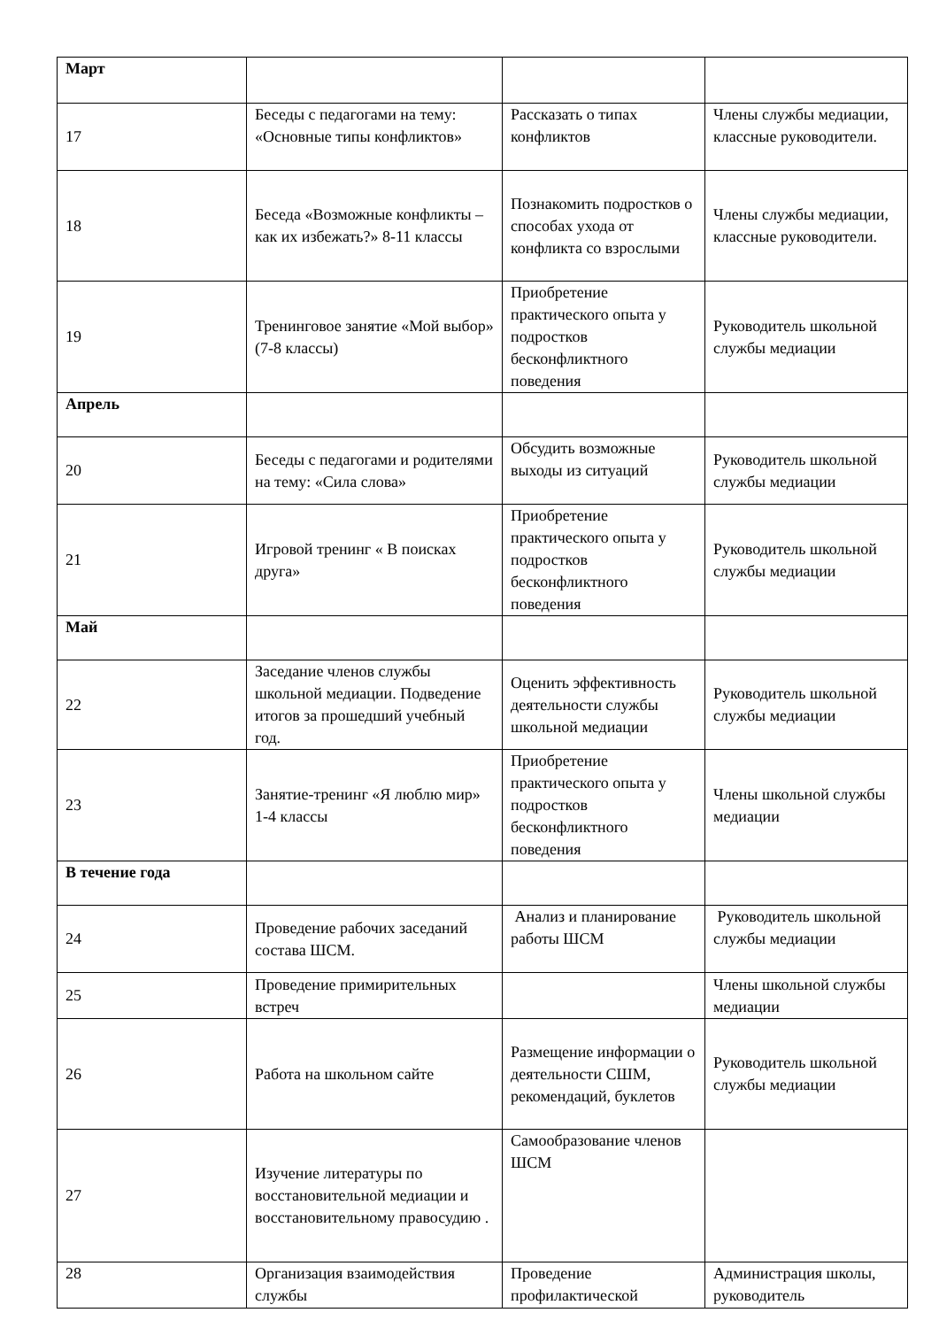| Март | | | |
| 17 | Беседы с педагогами на тему: «Основные типы конфликтов» | Рассказать о типах конфликтов | Члены службы медиации, классные руководители. |
| 18 | Беседа «Возможные конфликты – как их избежать?» 8-11 классы | Познакомить подростков о способах ухода от конфликта со взрослыми | Члены службы медиации, классные руководители. |
| 19 | Тренинговое занятие «Мой выбор» (7-8 классы) | Приобретение практического опыта у подростков бесконфликтного поведения | Руководитель школьной службы медиации |
| Апрель | | | |
| 20 | Беседы с педагогами и родителями на тему: «Сила слова» | Обсудить возможные выходы из ситуаций | Руководитель школьной службы медиации |
| 21 | Игровой тренинг « В поисках друга» | Приобретение практического опыта у подростков бесконфликтного поведения | Руководитель школьной службы медиации |
| Май | | | |
| 22 | Заседание членов службы школьной медиации. Подведение итогов за прошедший учебный год. | Оценить эффективность деятельности службы школьной медиации | Руководитель школьной службы медиации |
| 23 | Занятие-тренинг «Я люблю мир» 1-4 классы | Приобретение практического опыта у подростков бесконфликтного поведения | Члены школьной службы медиации |
| В течение года | | | |
| 24 | Проведение рабочих заседаний состава ШСМ. | Анализ и планирование работы ШСМ | Руководитель школьной службы медиации |
| 25 | Проведение примирительных встреч | | Члены школьной службы медиации |
| 26 | Работа на школьном сайте | Размещение информации о деятельности СШМ, рекомендаций, буклетов | Руководитель школьной службы медиации |
| 27 | Изучение литературы по восстановительной медиации и восстановительному правосудию . | Самообразование членов ШСМ | |
| 28 | Организация взаимодействия службы | Проведение профилактической | Администрация школы, руководитель |